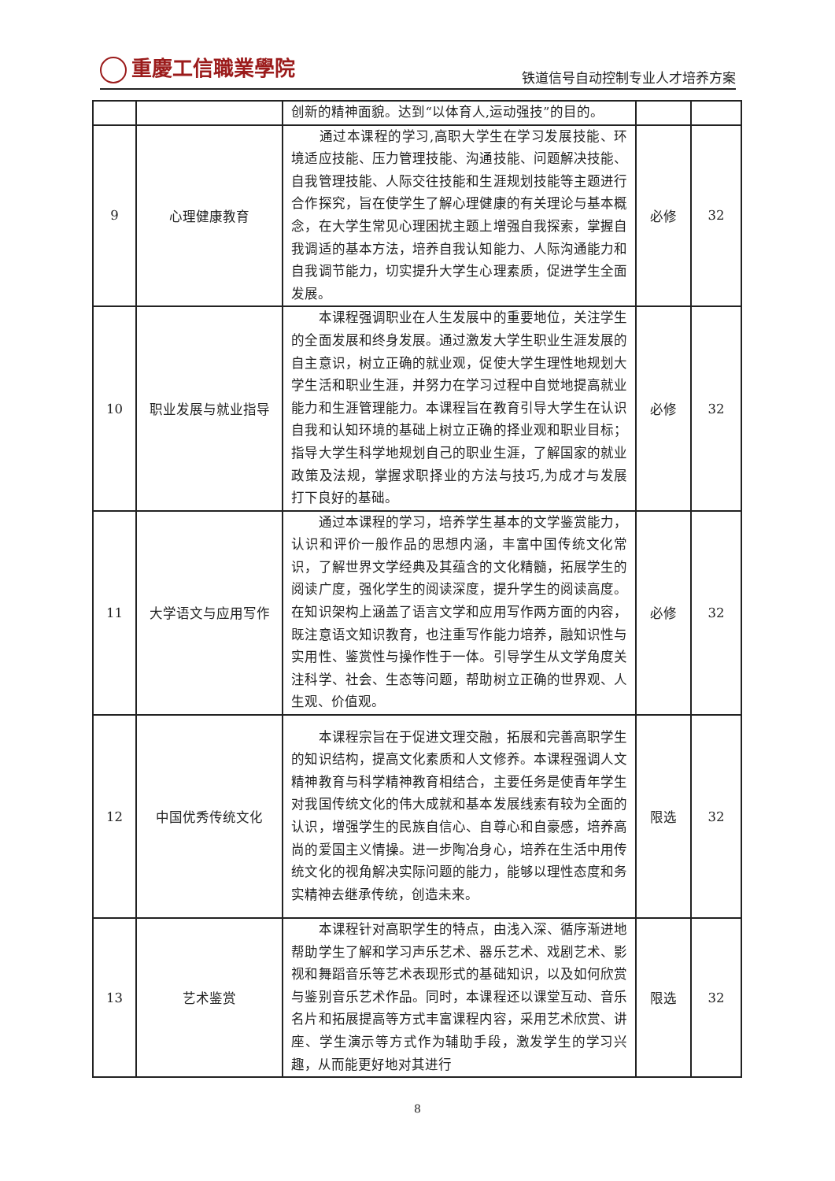重慶工信職業學院
铁道信号自动控制专业人才培养方案
| | | 创新的精神面貌。达到“以体育人,运动强技”的目的。 | | |
| 9 | 心理健康教育 | 通过本课程的学习,高职大学生在学习发展技能、环境适应技能、压力管理技能、沟通技能、问题解决技能、自我管理技能、人际交往技能和生涯规划技能等主题进行合作探究，旨在使学生了解心理健康的有关理论与基本概念，在大学生常见心理困扰主题上增强自我探索，掌握自我调适的基本方法，培养自我认知能力、人际沟通能力和自我调节能力，切实提升大学生心理素质，促进学生全面发展。 | 必修 | 32 |
| 10 | 职业发展与就业指导 | 本课程强调职业在人生发展中的重要地位，关注学生的全面发展和终身发展。通过激发大学生职业生涯发展的自主意识，树立正确的就业观，促使大学生理性地规划大学生活和职业生涯，并努力在学习过程中自觉地提高就业能力和生涯管理能力。本课程旨在教育引导大学生在认识自我和认知环境的基础上树立正确的择业观和职业目标；指导大学生科学地规划自己的职业生涯，了解国家的就业政策及法规，掌握求职择业的方法与技巧,为成才与发展打下良好的基础。 | 必修 | 32 |
| 11 | 大学语文与应用写作 | 通过本课程的学习，培养学生基本的文学鉴赏能力，认识和评价一般作品的思想内涵，丰富中国传统文化常识，了解世界文学经典及其蕴含的文化精髓，拓展学生的阅读广度，强化学生的阅读深度，提升学生的阅读高度。在知识架构上涵盖了语言文学和应用写作两方面的内容，既注意语文知识教育，也注重写作能力培养，融知识性与实用性、鉴赏性与操作性于一体。引导学生从文学角度关注科学、社会、生态等问题，帮助树立正确的世界观、人生观、价值观。 | 必修 | 32 |
| 12 | 中国优秀传统文化 | 本课程宗旨在于促进文理交融，拓展和完善高职学生的知识结构，提高文化素质和人文修养。本课程强调人文精神教育与科学精神教育相结合，主要任务是使青年学生对我国传统文化的伟大成就和基本发展线索有较为全面的认识，增强学生的民族自信心、自尊心和自豪感，培养高尚的爱国主义情操。进一步陶冶身心，培养在生活中用传统文化的视角解决实际问题的能力，能够以理性态度和务实精神去继承传统，创造未来。 | 限选 | 32 |
| 13 | 艺术鉴赏 | 本课程针对高职学生的特点，由浅入深、循序渐进地帮助学生了解和学习声乐艺术、器乐艺术、戏剧艺术、影视和舞蹈音乐等艺术表现形式的基础知识，以及如何欣赏与鉴别音乐艺术作品。同时，本课程还以课堂互动、音乐名片和拓展提高等方式丰富课程内容，采用艺术欣赏、讲座、学生演示等方式作为辅助手段，激发学生的学习兴趣，从而能更好地对其进行 | 限选 | 32 |
8